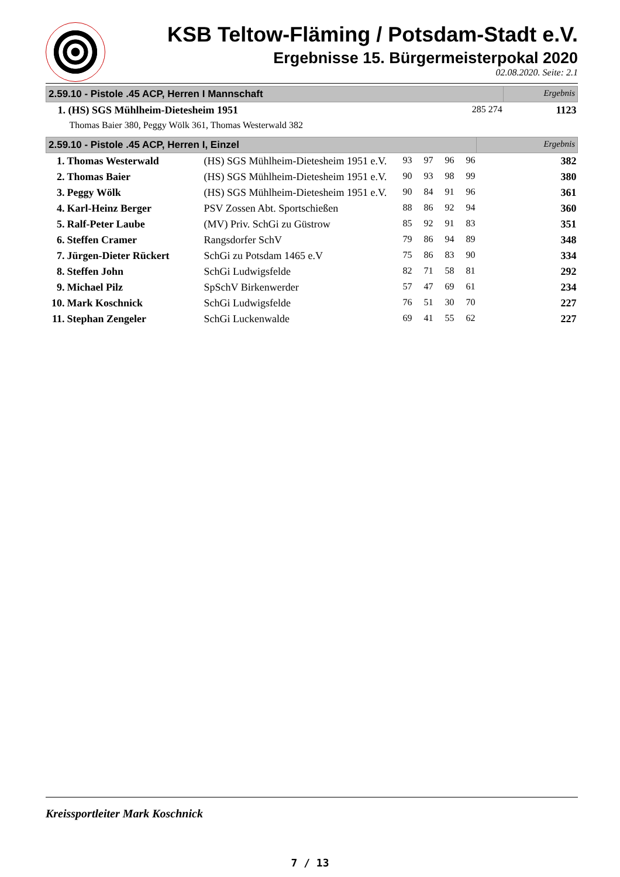KSB Teltow-Fläming / Potsdam-Stadt e.V.
Ergebnisse 15. Bürgermeisterpokal 2020
02.08.2020. Seite: 2.1
| 2.59.10 - Pistole .45 ACP, Herren I Mannschaft | | Ergebnis | |
| 1. (HS) SGS Mühlheim-Dietesheim 1951 | 285 274 | | 1123 |
| Thomas Baier 380, Peggy Wölk 361, Thomas Westerwald 382 | | | |
| 2.59.10 - Pistole .45 ACP, Herren I, Einzel | | | | | | | Ergebnis |
| 1. | Thomas Westerwald | (HS) SGS Mühlheim-Dietesheim 1951 e.V. | 93 | 97 | 96 | 96 | 382 |
| 2. | Thomas Baier | (HS) SGS Mühlheim-Dietesheim 1951 e.V. | 90 | 93 | 98 | 99 | 380 |
| 3. | Peggy Wölk | (HS) SGS Mühlheim-Dietesheim 1951 e.V. | 90 | 84 | 91 | 96 | 361 |
| 4. | Karl-Heinz Berger | PSV Zossen Abt. Sportschießen | 88 | 86 | 92 | 94 | 360 |
| 5. | Ralf-Peter Laube | (MV) Priv. SchGi zu Güstrow | 85 | 92 | 91 | 83 | 351 |
| 6. | Steffen Cramer | Rangsdorfer SchV | 79 | 86 | 94 | 89 | 348 |
| 7. | Jürgen-Dieter Rückert | SchGi zu Potsdam 1465 e.V | 75 | 86 | 83 | 90 | 334 |
| 8. | Steffen John | SchGi Ludwigsfelde | 82 | 71 | 58 | 81 | 292 |
| 9. | Michael Pilz | SpSchV Birkenwerder | 57 | 47 | 69 | 61 | 234 |
| 10. | Mark Koschnick | SchGi Ludwigsfelde | 76 | 51 | 30 | 70 | 227 |
| 11. | Stephan Zengeler | SchGi Luckenwalde | 69 | 41 | 55 | 62 | 227 |
Kreissportleiter Mark Koschnick
7 / 13